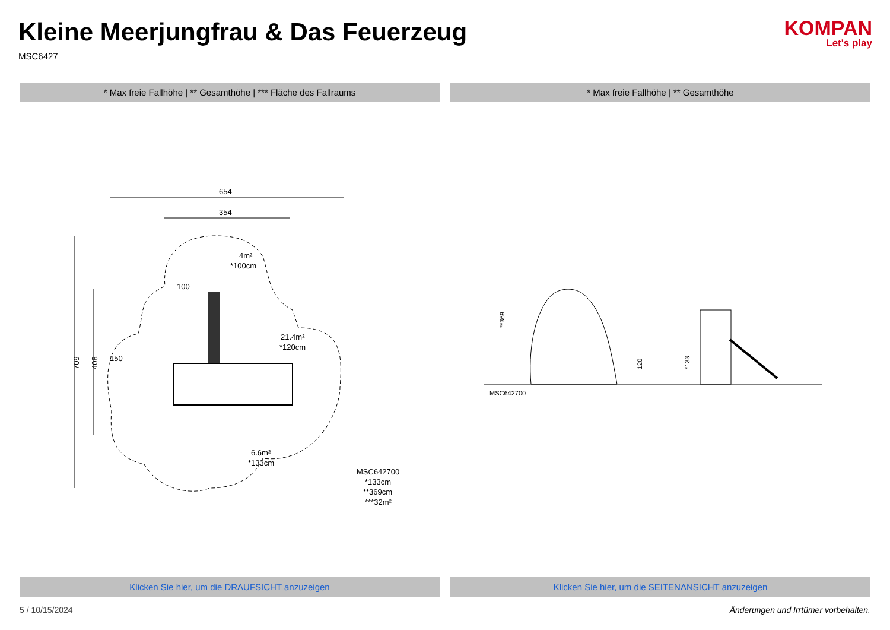Kleine Meerjungfrau & Das Feuerzeug
MSC6427
KOMPAN
Let's play
* Max freie Fallhöhe | ** Gesamthöhe | *** Fläche des Fallraums
* Max freie Fallhöhe | ** Gesamthöhe
654
354
709
408
4m²
*100cm
21.4m²
*120cm
6.6m²
*133cm
150
100
MSC642700
*133cm
**369cm
***32m²
**369
120
*133
MSC642700
Klicken Sie hier, um die DRAUFSICHT anzuzeigen
Klicken Sie hier, um die SEITENANSICHT anzuzeigen
5 / 10/15/2024 Änderungen und Irrtümer vorbehalten.